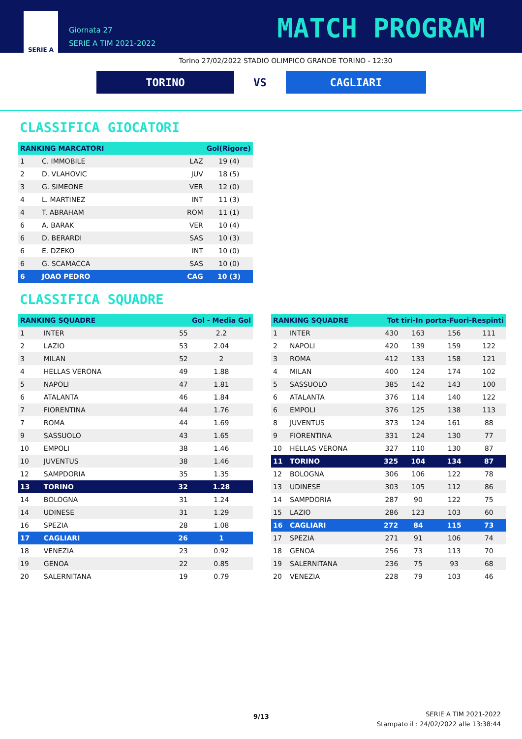SERIE A
Giornata 27
SERIE A TIM 2021-2022
MATCH PROGRAM
Torino 27/02/2022 STADIO OLIMPICO GRANDE TORINO - 12:30
TORINO VS CAGLIARI
CLASSIFICA GIOCATORI
| RANKING MARCATORI | | Gol(Rigore) | |
| --- | --- | --- | --- |
| 1 | C. IMMOBILE | LAZ | 19 (4) |
| 2 | D. VLAHOVIC | JUV | 18 (5) |
| 3 | G. SIMEONE | VER | 12 (0) |
| 4 | L. MARTINEZ | INT | 11 (3) |
| 4 | T. ABRAHAM | ROM | 11 (1) |
| 6 | A. BARAK | VER | 10 (4) |
| 6 | D. BERARDI | SAS | 10 (3) |
| 6 | E. DZEKO | INT | 10 (0) |
| 6 | G. SCAMACCA | SAS | 10 (0) |
| 6 | JOAO PEDRO | CAG | 10 (3) |
CLASSIFICA SQUADRE
| RANKING SQUADRE | | Gol - Media Gol | |
| --- | --- | --- | --- |
| 1 | INTER | 55 | 2.2 |
| 2 | LAZIO | 53 | 2.04 |
| 3 | MILAN | 52 | 2 |
| 4 | HELLAS VERONA | 49 | 1.88 |
| 5 | NAPOLI | 47 | 1.81 |
| 6 | ATALANTA | 46 | 1.84 |
| 7 | FIORENTINA | 44 | 1.76 |
| 7 | ROMA | 44 | 1.69 |
| 9 | SASSUOLO | 43 | 1.65 |
| 10 | EMPOLI | 38 | 1.46 |
| 10 | JUVENTUS | 38 | 1.46 |
| 12 | SAMPDORIA | 35 | 1.35 |
| 13 | TORINO | 32 | 1.28 |
| 14 | BOLOGNA | 31 | 1.24 |
| 14 | UDINESE | 31 | 1.29 |
| 16 | SPEZIA | 28 | 1.08 |
| 17 | CAGLIARI | 26 | 1 |
| 18 | VENEZIA | 23 | 0.92 |
| 19 | GENOA | 22 | 0.85 |
| 20 | SALERNITANA | 19 | 0.79 |
| RANKING SQUADRE | | Tot tiri-In porta-Fuori-Respinti | | | |
| --- | --- | --- | --- | --- | --- |
| 1 | INTER | 430 | 163 | 156 | 111 |
| 2 | NAPOLI | 420 | 139 | 159 | 122 |
| 3 | ROMA | 412 | 133 | 158 | 121 |
| 4 | MILAN | 400 | 124 | 174 | 102 |
| 5 | SASSUOLO | 385 | 142 | 143 | 100 |
| 6 | ATALANTA | 376 | 114 | 140 | 122 |
| 6 | EMPOLI | 376 | 125 | 138 | 113 |
| 8 | JUVENTUS | 373 | 124 | 161 | 88 |
| 9 | FIORENTINA | 331 | 124 | 130 | 77 |
| 10 | HELLAS VERONA | 327 | 110 | 130 | 87 |
| 11 | TORINO | 325 | 104 | 134 | 87 |
| 12 | BOLOGNA | 306 | 106 | 122 | 78 |
| 13 | UDINESE | 303 | 105 | 112 | 86 |
| 14 | SAMPDORIA | 287 | 90 | 122 | 75 |
| 15 | LAZIO | 286 | 123 | 103 | 60 |
| 16 | CAGLIARI | 272 | 84 | 115 | 73 |
| 17 | SPEZIA | 271 | 91 | 106 | 74 |
| 18 | GENOA | 256 | 73 | 113 | 70 |
| 19 | SALERNITANA | 236 | 75 | 93 | 68 |
| 20 | VENEZIA | 228 | 79 | 103 | 46 |
9/13
SERIE A TIM 2021-2022
Stampato il : 24/02/2022 alle 13:38:44